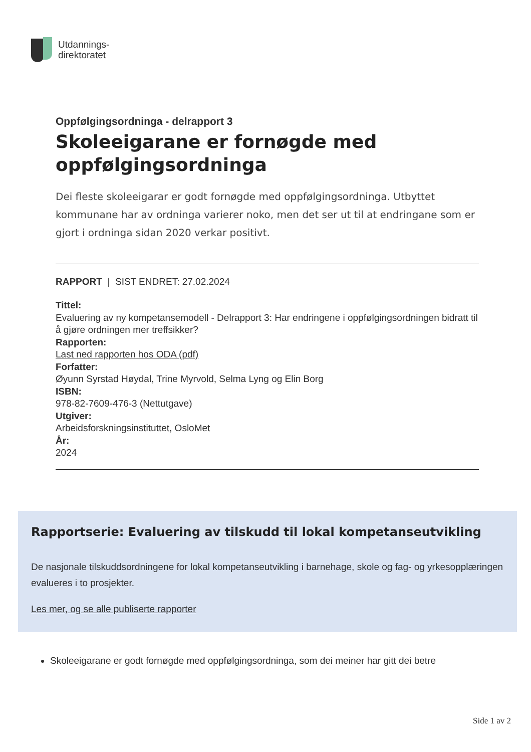Utdannings-
direktoratet
Oppfølgingsordninga - delrapport 3
Skoleeigarane er fornøgde med oppfølgingsordninga
Dei fleste skoleeigarar er godt fornøgde med oppfølgingsordninga. Utbyttet kommunane har av ordninga varierer noko, men det ser ut til at endringane som er gjort i ordninga sidan 2020 verkar positivt.
RAPPORT | SIST ENDRET: 27.02.2024
Tittel:
Evaluering av ny kompetansemodell - Delrapport 3: Har endringene i oppfølgingsordningen bidratt til å gjøre ordningen mer treffsikker?
Rapporten:
Last ned rapporten hos ODA (pdf)
Forfatter:
Øyunn Syrstad Høydal, Trine Myrvold, Selma Lyng og Elin Borg
ISBN:
978-82-7609-476-3 (Nettutgave)
Utgiver:
Arbeidsforskningsinstituttet, OsloMet
År:
2024
Rapportserie: Evaluering av tilskudd til lokal kompetanseutvikling
De nasjonale tilskuddsordningene for lokal kompetanseutvikling i barnehage, skole og fag- og yrkesopplæringen evalueres i to prosjekter.
Les mer, og se alle publiserte rapporter
Skoleeigarane er godt fornøgde med oppfølgingsordninga, som dei meiner har gitt dei betre
Side 1 av 2